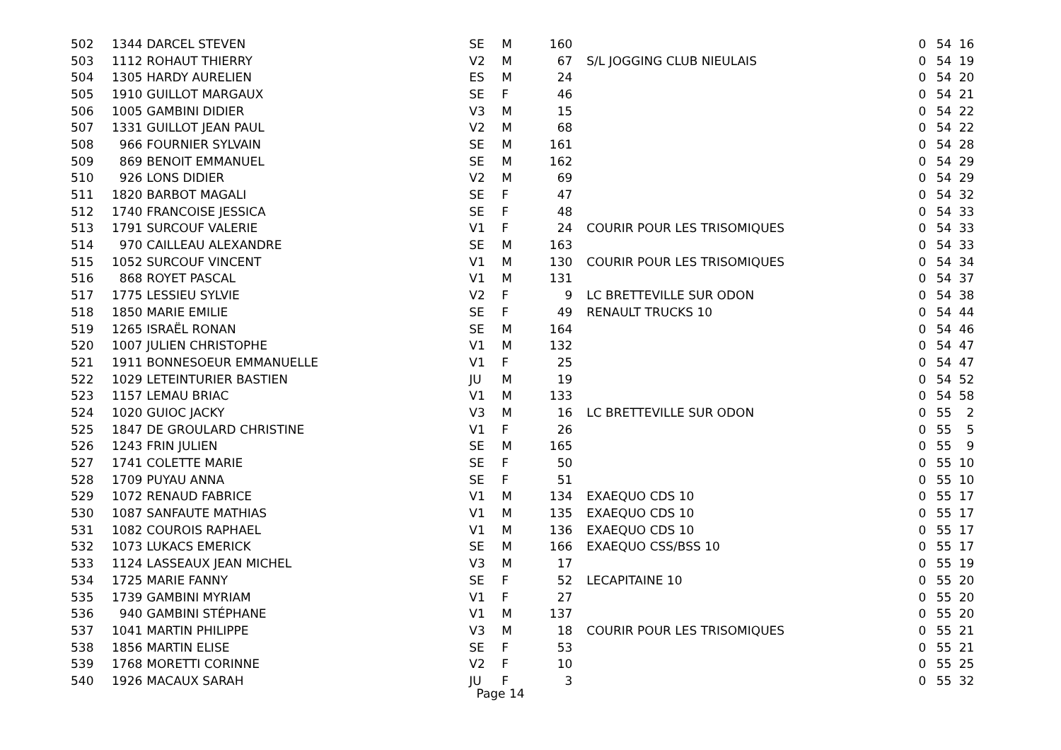| 502 | 1344 | DARCEL STEVEN | SE | M | 160 | | 0 | 54 | 16 |
| 503 | 1112 | ROHAUT THIERRY | V2 | M | 67 | S/L JOGGING CLUB NIEULAIS | 0 | 54 | 19 |
| 504 | 1305 | HARDY AURELIEN | ES | M | 24 | | 0 | 54 | 20 |
| 505 | 1910 | GUILLOT MARGAUX | SE | F | 46 | | 0 | 54 | 21 |
| 506 | 1005 | GAMBINI DIDIER | V3 | M | 15 | | 0 | 54 | 22 |
| 507 | 1331 | GUILLOT JEAN PAUL | V2 | M | 68 | | 0 | 54 | 22 |
| 508 | 966 | FOURNIER SYLVAIN | SE | M | 161 | | 0 | 54 | 28 |
| 509 | 869 | BENOIT EMMANUEL | SE | M | 162 | | 0 | 54 | 29 |
| 510 | 926 | LONS DIDIER | V2 | M | 69 | | 0 | 54 | 29 |
| 511 | 1820 | BARBOT MAGALI | SE | F | 47 | | 0 | 54 | 32 |
| 512 | 1740 | FRANCOISE JESSICA | SE | F | 48 | | 0 | 54 | 33 |
| 513 | 1791 | SURCOUF VALERIE | V1 | F | 24 | COURIR POUR LES TRISOMIQUES | 0 | 54 | 33 |
| 514 | 970 | CAILLEAU ALEXANDRE | SE | M | 163 | | 0 | 54 | 33 |
| 515 | 1052 | SURCOUF VINCENT | V1 | M | 130 | COURIR POUR LES TRISOMIQUES | 0 | 54 | 34 |
| 516 | 868 | ROYET PASCAL | V1 | M | 131 | | 0 | 54 | 37 |
| 517 | 1775 | LESSIEU SYLVIE | V2 | F | 9 | LC BRETTEVILLE SUR ODON | 0 | 54 | 38 |
| 518 | 1850 | MARIE EMILIE | SE | F | 49 | RENAULT TRUCKS 10 | 0 | 54 | 44 |
| 519 | 1265 | ISRAËL RONAN | SE | M | 164 | | 0 | 54 | 46 |
| 520 | 1007 | JULIEN CHRISTOPHE | V1 | M | 132 | | 0 | 54 | 47 |
| 521 | 1911 | BONNESOEUR EMMANUELLE | V1 | F | 25 | | 0 | 54 | 47 |
| 522 | 1029 | LETEINTURIER BASTIEN | JU | M | 19 | | 0 | 54 | 52 |
| 523 | 1157 | LEMAU BRIAC | V1 | M | 133 | | 0 | 54 | 58 |
| 524 | 1020 | GUIOC JACKY | V3 | M | 16 | LC BRETTEVILLE SUR ODON | 0 | 55 | 2 |
| 525 | 1847 | DE GROULARD CHRISTINE | V1 | F | 26 | | 0 | 55 | 5 |
| 526 | 1243 | FRIN JULIEN | SE | M | 165 | | 0 | 55 | 9 |
| 527 | 1741 | COLETTE MARIE | SE | F | 50 | | 0 | 55 | 10 |
| 528 | 1709 | PUYAU ANNA | SE | F | 51 | | 0 | 55 | 10 |
| 529 | 1072 | RENAUD FABRICE | V1 | M | 134 | EXAEQUO CDS 10 | 0 | 55 | 17 |
| 530 | 1087 | SANFAUTE MATHIAS | V1 | M | 135 | EXAEQUO CDS 10 | 0 | 55 | 17 |
| 531 | 1082 | COUROIS RAPHAEL | V1 | M | 136 | EXAEQUO CDS 10 | 0 | 55 | 17 |
| 532 | 1073 | LUKACS EMERICK | SE | M | 166 | EXAEQUO CSS/BSS 10 | 0 | 55 | 17 |
| 533 | 1124 | LASSEAUX JEAN MICHEL | V3 | M | 17 | | 0 | 55 | 19 |
| 534 | 1725 | MARIE FANNY | SE | F | 52 | LECAPITAINE 10 | 0 | 55 | 20 |
| 535 | 1739 | GAMBINI MYRIAM | V1 | F | 27 | | 0 | 55 | 20 |
| 536 | 940 | GAMBINI STÉPHANE | V1 | M | 137 | | 0 | 55 | 20 |
| 537 | 1041 | MARTIN PHILIPPE | V3 | M | 18 | COURIR POUR LES TRISOMIQUES | 0 | 55 | 21 |
| 538 | 1856 | MARTIN ELISE | SE | F | 53 | | 0 | 55 | 21 |
| 539 | 1768 | MORETTI CORINNE | V2 | F | 10 | | 0 | 55 | 25 |
| 540 | 1926 | MACAUX SARAH | JU | F | 3 | | 0 | 55 | 32 |
Page 14